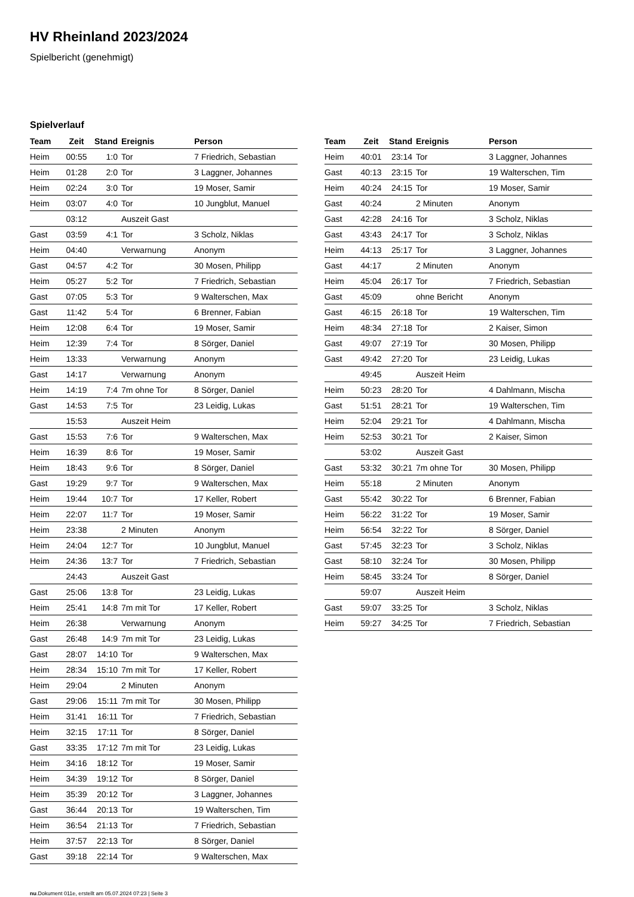HV Rheinland 2023/2024
Spielbericht (genehmigt)
Spielverlauf
| Team | Zeit | Stand | Ereignis | Person |
| --- | --- | --- | --- | --- |
| Heim | 00:55 | 1:0 | Tor | 7 Friedrich, Sebastian |
| Heim | 01:28 | 2:0 | Tor | 3 Laggner, Johannes |
| Heim | 02:24 | 3:0 | Tor | 19 Moser, Samir |
| Heim | 03:07 | 4:0 | Tor | 10 Jungblut, Manuel |
| | 03:12 | | Auszeit Gast | |
| Gast | 03:59 | 4:1 | Tor | 3 Scholz, Niklas |
| Heim | 04:40 | | Verwarnung | Anonym |
| Gast | 04:57 | 4:2 | Tor | 30 Mosen, Philipp |
| Heim | 05:27 | 5:2 | Tor | 7 Friedrich, Sebastian |
| Gast | 07:05 | 5:3 | Tor | 9 Walterschen, Max |
| Gast | 11:42 | 5:4 | Tor | 6 Brenner, Fabian |
| Heim | 12:08 | 6:4 | Tor | 19 Moser, Samir |
| Heim | 12:39 | 7:4 | Tor | 8 Sörger, Daniel |
| Heim | 13:33 | | Verwarnung | Anonym |
| Gast | 14:17 | | Verwarnung | Anonym |
| Heim | 14:19 | 7:4 | 7m ohne Tor | 8 Sörger, Daniel |
| Gast | 14:53 | 7:5 | Tor | 23 Leidig, Lukas |
| | 15:53 | | Auszeit Heim | |
| Gast | 15:53 | 7:6 | Tor | 9 Walterschen, Max |
| Heim | 16:39 | 8:6 | Tor | 19 Moser, Samir |
| Heim | 18:43 | 9:6 | Tor | 8 Sörger, Daniel |
| Gast | 19:29 | 9:7 | Tor | 9 Walterschen, Max |
| Heim | 19:44 | 10:7 | Tor | 17 Keller, Robert |
| Heim | 22:07 | 11:7 | Tor | 19 Moser, Samir |
| Heim | 23:38 | | 2 Minuten | Anonym |
| Heim | 24:04 | 12:7 | Tor | 10 Jungblut, Manuel |
| Heim | 24:36 | 13:7 | Tor | 7 Friedrich, Sebastian |
| | 24:43 | | Auszeit Gast | |
| Gast | 25:06 | 13:8 | Tor | 23 Leidig, Lukas |
| Heim | 25:41 | 14:8 | 7m mit Tor | 17 Keller, Robert |
| Heim | 26:38 | | Verwarnung | Anonym |
| Gast | 26:48 | 14:9 | 7m mit Tor | 23 Leidig, Lukas |
| Gast | 28:07 | 14:10 | Tor | 9 Walterschen, Max |
| Heim | 28:34 | 15:10 | 7m mit Tor | 17 Keller, Robert |
| Heim | 29:04 | | 2 Minuten | Anonym |
| Gast | 29:06 | 15:11 | 7m mit Tor | 30 Mosen, Philipp |
| Heim | 31:41 | 16:11 | Tor | 7 Friedrich, Sebastian |
| Heim | 32:15 | 17:11 | Tor | 8 Sörger, Daniel |
| Gast | 33:35 | 17:12 | 7m mit Tor | 23 Leidig, Lukas |
| Heim | 34:16 | 18:12 | Tor | 19 Moser, Samir |
| Heim | 34:39 | 19:12 | Tor | 8 Sörger, Daniel |
| Heim | 35:39 | 20:12 | Tor | 3 Laggner, Johannes |
| Gast | 36:44 | 20:13 | Tor | 19 Walterschen, Tim |
| Heim | 36:54 | 21:13 | Tor | 7 Friedrich, Sebastian |
| Heim | 37:57 | 22:13 | Tor | 8 Sörger, Daniel |
| Gast | 39:18 | 22:14 | Tor | 9 Walterschen, Max |
| Team | Zeit | Stand | Ereignis | Person |
| --- | --- | --- | --- | --- |
| Heim | 40:01 | 23:14 | Tor | 3 Laggner, Johannes |
| Gast | 40:13 | 23:15 | Tor | 19 Walterschen, Tim |
| Heim | 40:24 | 24:15 | Tor | 19 Moser, Samir |
| Gast | 40:24 | | 2 Minuten | Anonym |
| Gast | 42:28 | 24:16 | Tor | 3 Scholz, Niklas |
| Gast | 43:43 | 24:17 | Tor | 3 Scholz, Niklas |
| Heim | 44:13 | 25:17 | Tor | 3 Laggner, Johannes |
| Gast | 44:17 | | 2 Minuten | Anonym |
| Heim | 45:04 | 26:17 | Tor | 7 Friedrich, Sebastian |
| Gast | 45:09 | | ohne Bericht | Anonym |
| Gast | 46:15 | 26:18 | Tor | 19 Walterschen, Tim |
| Heim | 48:34 | 27:18 | Tor | 2 Kaiser, Simon |
| Gast | 49:07 | 27:19 | Tor | 30 Mosen, Philipp |
| Gast | 49:42 | 27:20 | Tor | 23 Leidig, Lukas |
| | 49:45 | | Auszeit Heim | |
| Heim | 50:23 | 28:20 | Tor | 4 Dahlmann, Mischa |
| Gast | 51:51 | 28:21 | Tor | 19 Walterschen, Tim |
| Heim | 52:04 | 29:21 | Tor | 4 Dahlmann, Mischa |
| Heim | 52:53 | 30:21 | Tor | 2 Kaiser, Simon |
| | 53:02 | | Auszeit Gast | |
| Gast | 53:32 | 30:21 | 7m ohne Tor | 30 Mosen, Philipp |
| Heim | 55:18 | | 2 Minuten | Anonym |
| Gast | 55:42 | 30:22 | Tor | 6 Brenner, Fabian |
| Heim | 56:22 | 31:22 | Tor | 19 Moser, Samir |
| Heim | 56:54 | 32:22 | Tor | 8 Sörger, Daniel |
| Gast | 57:45 | 32:23 | Tor | 3 Scholz, Niklas |
| Gast | 58:10 | 32:24 | Tor | 30 Mosen, Philipp |
| Heim | 58:45 | 33:24 | Tor | 8 Sörger, Daniel |
| | 59:07 | | Auszeit Heim | |
| Gast | 59:07 | 33:25 | Tor | 3 Scholz, Niklas |
| Heim | 59:27 | 34:25 | Tor | 7 Friedrich, Sebastian |
nu.Dokument 011e, erstellt am 05.07.2024 07:23 | Seite 3